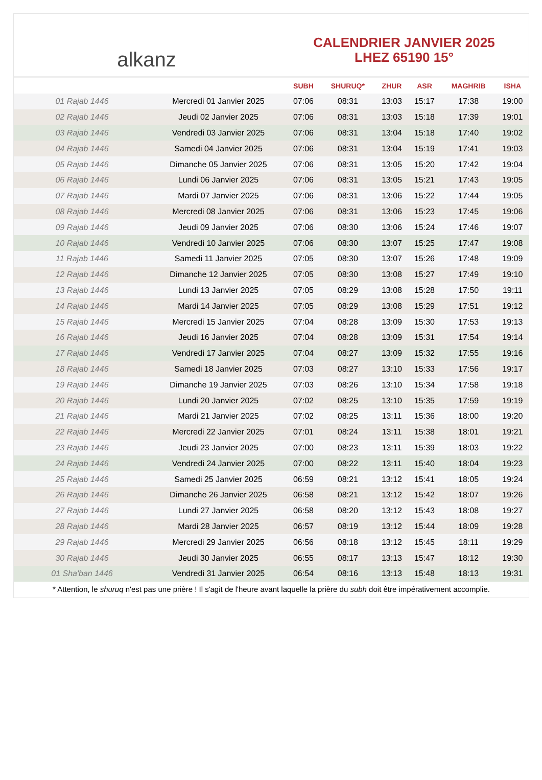alkanz
CALENDRIER JANVIER 2025
LHEZ 65190 15°
| | | SUBH | SHURUQ* | ZHUR | ASR | MAGHRIB | ISHA |
| --- | --- | --- | --- | --- | --- | --- | --- |
| 01 Rajab 1446 | Mercredi 01 Janvier 2025 | 07:06 | 08:31 | 13:03 | 15:17 | 17:38 | 19:00 |
| 02 Rajab 1446 | Jeudi 02 Janvier 2025 | 07:06 | 08:31 | 13:03 | 15:18 | 17:39 | 19:01 |
| 03 Rajab 1446 | Vendredi 03 Janvier 2025 | 07:06 | 08:31 | 13:04 | 15:18 | 17:40 | 19:02 |
| 04 Rajab 1446 | Samedi 04 Janvier 2025 | 07:06 | 08:31 | 13:04 | 15:19 | 17:41 | 19:03 |
| 05 Rajab 1446 | Dimanche 05 Janvier 2025 | 07:06 | 08:31 | 13:05 | 15:20 | 17:42 | 19:04 |
| 06 Rajab 1446 | Lundi 06 Janvier 2025 | 07:06 | 08:31 | 13:05 | 15:21 | 17:43 | 19:05 |
| 07 Rajab 1446 | Mardi 07 Janvier 2025 | 07:06 | 08:31 | 13:06 | 15:22 | 17:44 | 19:05 |
| 08 Rajab 1446 | Mercredi 08 Janvier 2025 | 07:06 | 08:31 | 13:06 | 15:23 | 17:45 | 19:06 |
| 09 Rajab 1446 | Jeudi 09 Janvier 2025 | 07:06 | 08:30 | 13:06 | 15:24 | 17:46 | 19:07 |
| 10 Rajab 1446 | Vendredi 10 Janvier 2025 | 07:06 | 08:30 | 13:07 | 15:25 | 17:47 | 19:08 |
| 11 Rajab 1446 | Samedi 11 Janvier 2025 | 07:05 | 08:30 | 13:07 | 15:26 | 17:48 | 19:09 |
| 12 Rajab 1446 | Dimanche 12 Janvier 2025 | 07:05 | 08:30 | 13:08 | 15:27 | 17:49 | 19:10 |
| 13 Rajab 1446 | Lundi 13 Janvier 2025 | 07:05 | 08:29 | 13:08 | 15:28 | 17:50 | 19:11 |
| 14 Rajab 1446 | Mardi 14 Janvier 2025 | 07:05 | 08:29 | 13:08 | 15:29 | 17:51 | 19:12 |
| 15 Rajab 1446 | Mercredi 15 Janvier 2025 | 07:04 | 08:28 | 13:09 | 15:30 | 17:53 | 19:13 |
| 16 Rajab 1446 | Jeudi 16 Janvier 2025 | 07:04 | 08:28 | 13:09 | 15:31 | 17:54 | 19:14 |
| 17 Rajab 1446 | Vendredi 17 Janvier 2025 | 07:04 | 08:27 | 13:09 | 15:32 | 17:55 | 19:16 |
| 18 Rajab 1446 | Samedi 18 Janvier 2025 | 07:03 | 08:27 | 13:10 | 15:33 | 17:56 | 19:17 |
| 19 Rajab 1446 | Dimanche 19 Janvier 2025 | 07:03 | 08:26 | 13:10 | 15:34 | 17:58 | 19:18 |
| 20 Rajab 1446 | Lundi 20 Janvier 2025 | 07:02 | 08:25 | 13:10 | 15:35 | 17:59 | 19:19 |
| 21 Rajab 1446 | Mardi 21 Janvier 2025 | 07:02 | 08:25 | 13:11 | 15:36 | 18:00 | 19:20 |
| 22 Rajab 1446 | Mercredi 22 Janvier 2025 | 07:01 | 08:24 | 13:11 | 15:38 | 18:01 | 19:21 |
| 23 Rajab 1446 | Jeudi 23 Janvier 2025 | 07:00 | 08:23 | 13:11 | 15:39 | 18:03 | 19:22 |
| 24 Rajab 1446 | Vendredi 24 Janvier 2025 | 07:00 | 08:22 | 13:11 | 15:40 | 18:04 | 19:23 |
| 25 Rajab 1446 | Samedi 25 Janvier 2025 | 06:59 | 08:21 | 13:12 | 15:41 | 18:05 | 19:24 |
| 26 Rajab 1446 | Dimanche 26 Janvier 2025 | 06:58 | 08:21 | 13:12 | 15:42 | 18:07 | 19:26 |
| 27 Rajab 1446 | Lundi 27 Janvier 2025 | 06:58 | 08:20 | 13:12 | 15:43 | 18:08 | 19:27 |
| 28 Rajab 1446 | Mardi 28 Janvier 2025 | 06:57 | 08:19 | 13:12 | 15:44 | 18:09 | 19:28 |
| 29 Rajab 1446 | Mercredi 29 Janvier 2025 | 06:56 | 08:18 | 13:12 | 15:45 | 18:11 | 19:29 |
| 30 Rajab 1446 | Jeudi 30 Janvier 2025 | 06:55 | 08:17 | 13:13 | 15:47 | 18:12 | 19:30 |
| 01 Sha'ban 1446 | Vendredi 31 Janvier 2025 | 06:54 | 08:16 | 13:13 | 15:48 | 18:13 | 19:31 |
* Attention, le shuruq n'est pas une prière ! Il s'agit de l'heure avant laquelle la prière du subh doit être impérativement accomplie.